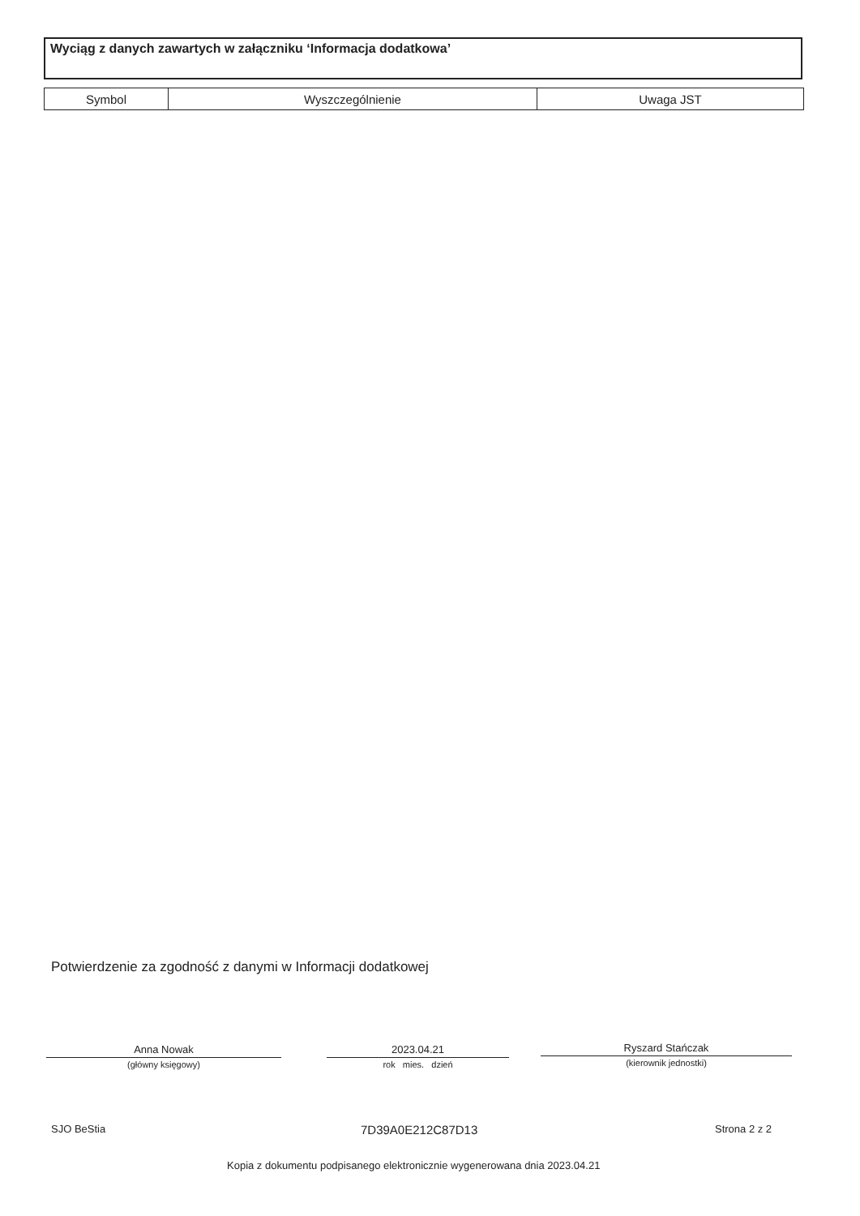Wyciąg z danych zawartych w załączniku ‘Informacja dodatkowa’
| Symbol | Wyszczególnienie | Uwaga JST |
| --- | --- | --- |
Potwierdzenie za zgodność z danymi w Informacji dodatkowej
Anna Nowak
(główny księgowy)
2023.04.21
rok mies. dzień
Ryszard Stańczak
(kierownik jednostki)
SJO BeStia 7D39A0E212C87D13 Strona 2 z 2
Kopia z dokumentu podpisanego elektronicznie wygenerowana dnia 2023.04.21